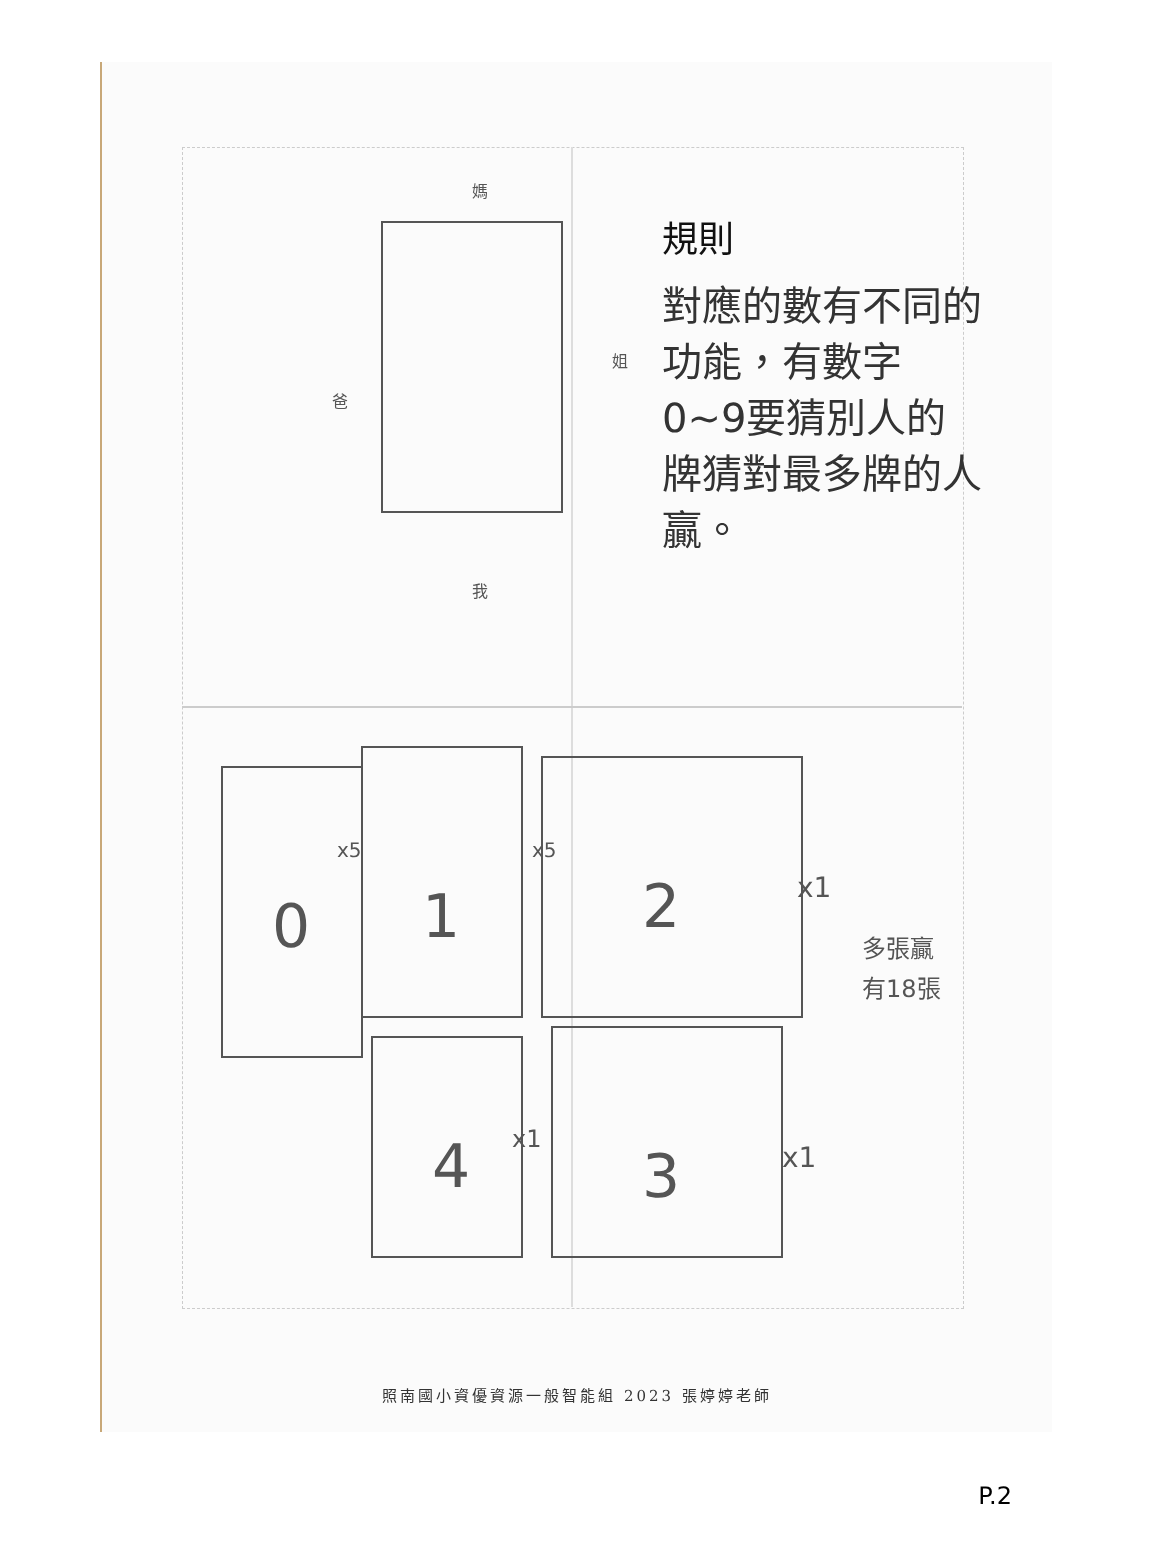0
1
2
4
3
x5
x5
x1
x1
x1
多張贏
有18張
媽
姐
爸
我
規則
對應的數有不同的功能，有數字0~9要猜別人的牌猜對最多牌的人贏。
照南國小資優資源一般智能組 2023 張婷婷老師
P.2